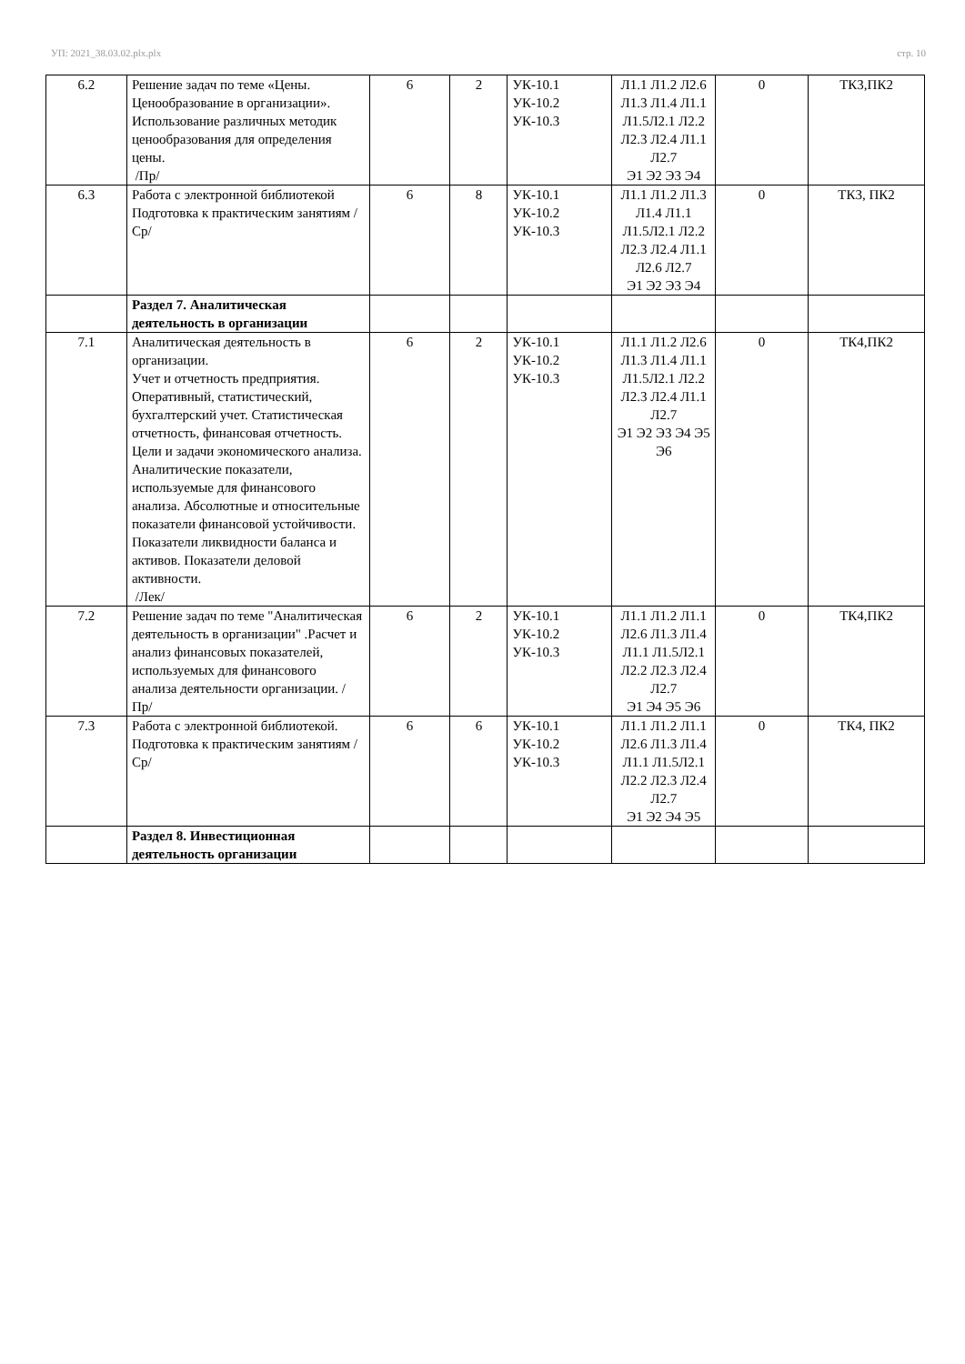УП: 2021_38.03.02.plx.plx стр. 10
| 6.2 | Решение задач по теме «Цены. Ценообразование в организации». Использование различных методик ценообразования для определения цены. /Пр/ | 6 | 2 | УК-10.1 УК-10.2 УК-10.3 | Л1.1 Л1.2 Л2.6 Л1.3 Л1.4 Л1.1 Л1.5Л2.1 Л2.2 Л2.3 Л2.4 Л1.1 Л2.7 Э1 Э2 Э3 Э4 | 0 | ТК3,ПК2 |
| 6.3 | Работа с электронной библиотекой Подготовка к практическим занятиям /Ср/ | 6 | 8 | УК-10.1 УК-10.2 УК-10.3 | Л1.1 Л1.2 Л1.3 Л1.4 Л1.1 Л1.5Л2.1 Л2.2 Л2.3 Л2.4 Л1.1 Л2.6 Л2.7 Э1 Э2 Э3 Э4 | 0 | ТК3, ПК2 |
| | Раздел 7. Аналитическая деятельность в организации | | | | | | |
| 7.1 | Аналитическая деятельность в организации. Учет и отчетность предприятия. Оперативный, статистический, бухгалтерский учет. Статистическая отчетность, финансовая отчетность. Цели и задачи экономического анализа. Аналитические показатели, используемые для финансового анализа. Абсолютные и относительные показатели финансовой устойчивости. Показатели ликвидности баланса и активов. Показатели деловой активности. /Лек/ | 6 | 2 | УК-10.1 УК-10.2 УК-10.3 | Л1.1 Л1.2 Л2.6 Л1.3 Л1.4 Л1.1 Л1.5Л2.1 Л2.2 Л2.3 Л2.4 Л1.1 Л2.7 Э1 Э2 Э3 Э4 Э5 Э6 | 0 | ТК4,ПК2 |
| 7.2 | Решение задач по теме "Аналитическая деятельность в организации" .Расчет и анализ финансовых показателей, используемых для финансового анализа деятельности организации. /Пр/ | 6 | 2 | УК-10.1 УК-10.2 УК-10.3 | Л1.1 Л1.2 Л1.1 Л2.6 Л1.3 Л1.4 Л1.1 Л1.5Л2.1 Л2.2 Л2.3 Л2.4 Л2.7 Э1 Э4 Э5 Э6 | 0 | ТК4,ПК2 |
| 7.3 | Работа с электронной библиотекой. Подготовка к практическим занятиям /Ср/ | 6 | 6 | УК-10.1 УК-10.2 УК-10.3 | Л1.1 Л1.2 Л1.1 Л2.6 Л1.3 Л1.4 Л1.1 Л1.5Л2.1 Л2.2 Л2.3 Л2.4 Л2.7 Э1 Э2 Э4 Э5 | 0 | ТК4, ПК2 |
| | Раздел 8. Инвестиционная деятельность организации | | | | | | |